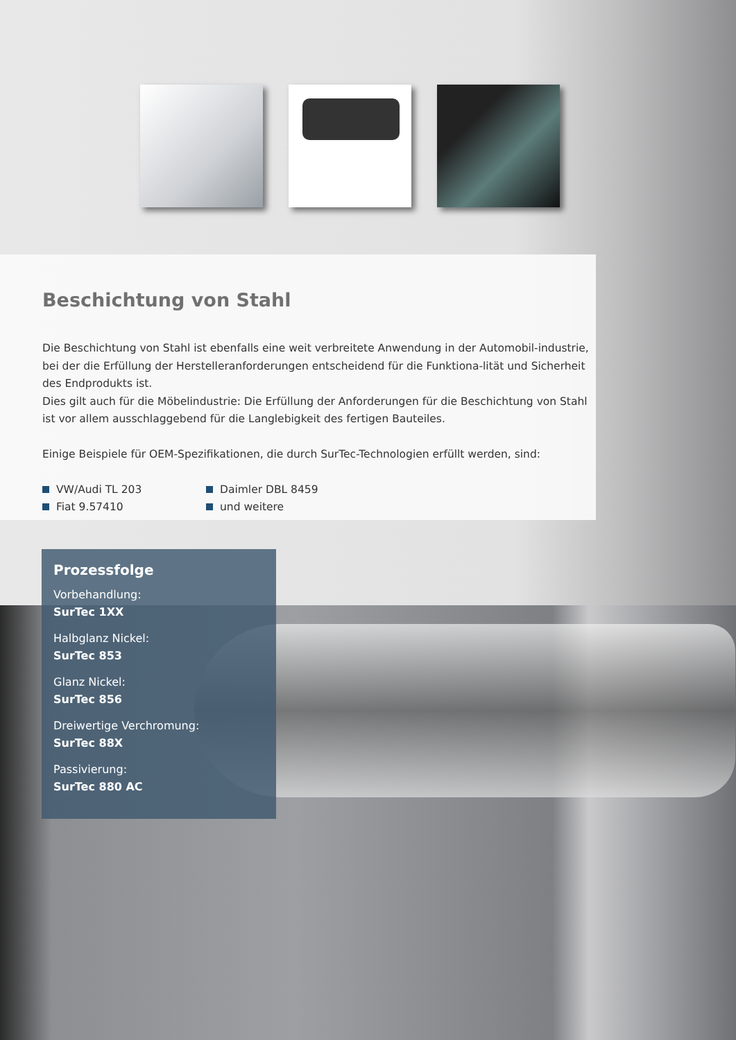Beschichtung von Stahl
Die Beschichtung von Stahl ist ebenfalls eine weit verbreitete Anwendung in der Automobil-industrie, bei der die Erfüllung der Herstelleranforderungen entscheidend für die Funktiona-lität und Sicherheit des Endprodukts ist.
Dies gilt auch für die Möbelindustrie: Die Erfüllung der Anforderungen für die Beschichtung von Stahl ist vor allem ausschlaggebend für die Langlebigkeit des fertigen Bauteiles.
Einige Beispiele für OEM-Spezifikationen, die durch SurTec-Technologien erfüllt werden, sind:
VW/Audi TL 203
Fiat 9.57410
Daimler DBL 8459
und weitere
Prozessfolge
Vorbehandlung:
SurTec 1XX
Halbglanz Nickel:
SurTec 853
Glanz Nickel:
SurTec 856
Dreiwertige Verchromung:
SurTec 88X
Passivierung:
SurTec 880 AC